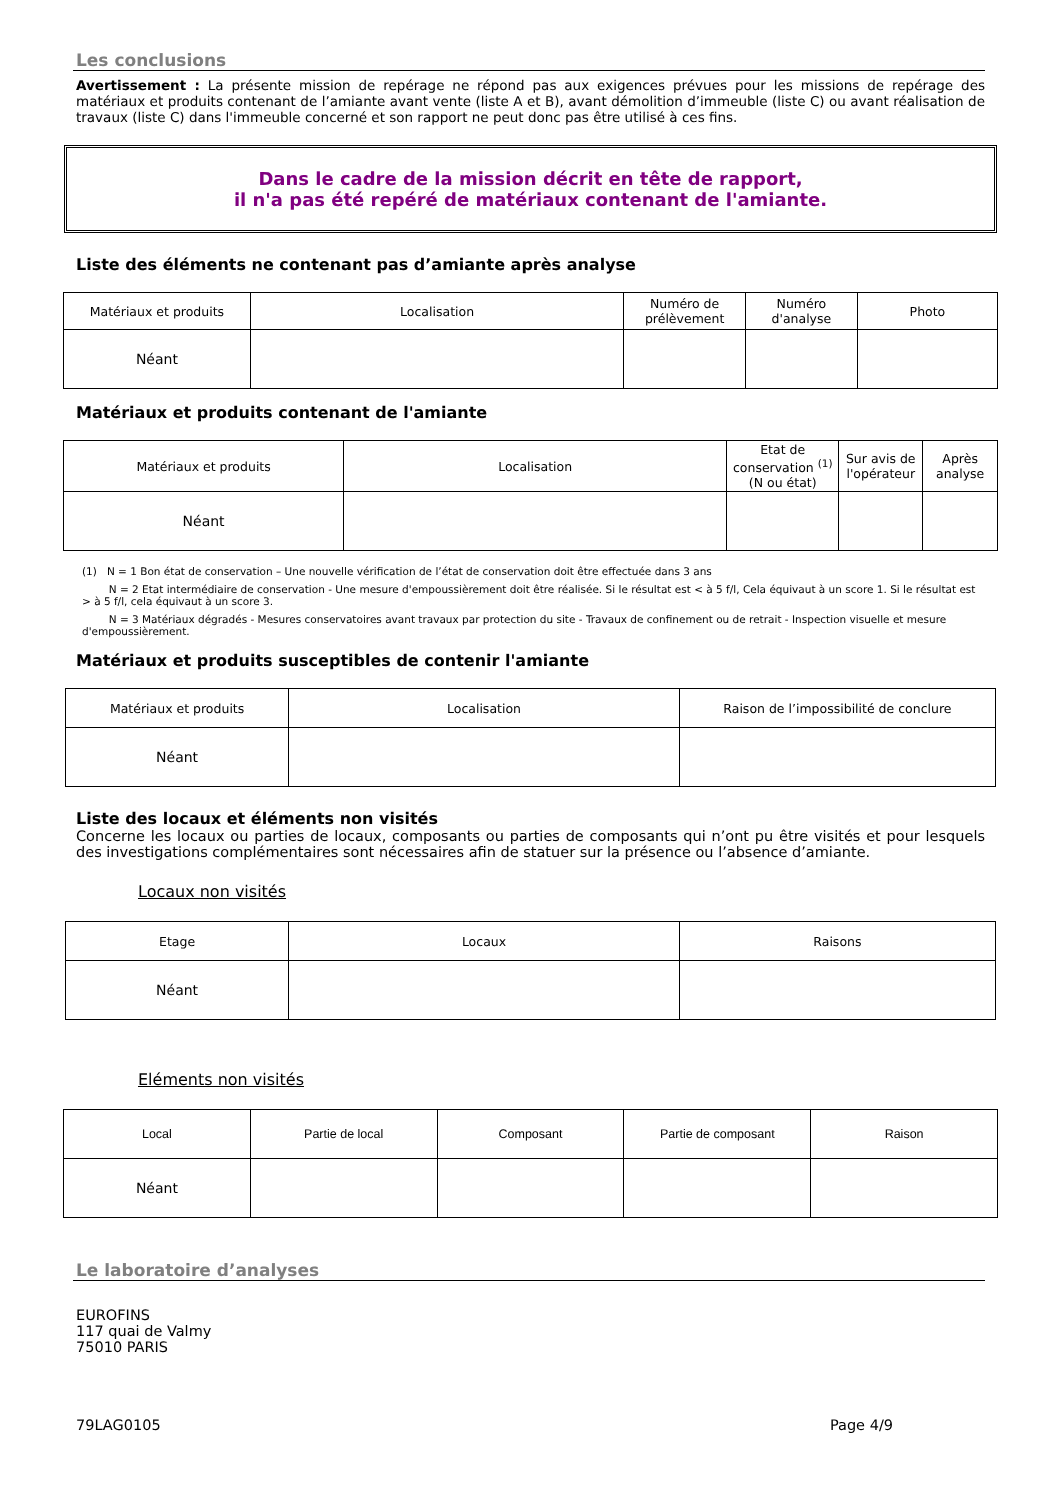Les conclusions
Avertissement : La présente mission de repérage ne répond pas aux exigences prévues pour les missions de repérage des matériaux et produits contenant de l’amiante avant vente (liste A et B), avant démolition d’immeuble (liste C) ou avant réalisation de travaux (liste C) dans l'immeuble concerné et son rapport ne peut donc pas être utilisé à ces fins.
Dans le cadre de la mission décrit en tête de rapport,
il n'a pas été repéré de matériaux contenant de l'amiante.
Liste des éléments ne contenant pas d’amiante après analyse
| Matériaux et produits | Localisation | Numéro de prélèvement | Numéro d'analyse | Photo |
| --- | --- | --- | --- | --- |
| Néant | | | | |
Matériaux et produits contenant de l'amiante
| Matériaux et produits | Localisation | Etat de conservation <sup>(1)</sup> (N ou état) | Sur avis de l'opérateur | Après analyse |
| --- | --- | --- | --- | --- |
| Néant | | | | |
(1) N = 1 Bon état de conservation – Une nouvelle vérification de l’état de conservation doit être effectuée dans 3 ans
N = 2 Etat intermédiaire de conservation - Une mesure d'empoussièrement doit être réalisée. Si le résultat est < à 5 f/l, Cela équivaut à un score 1. Si le résultat est > à 5 f/l, cela équivaut à un score 3.
N = 3 Matériaux dégradés - Mesures conservatoires avant travaux par protection du site - Travaux de confinement ou de retrait - Inspection visuelle et mesure d'empoussièrement.
Matériaux et produits susceptibles de contenir l'amiante
| Matériaux et produits | Localisation | Raison de l’impossibilité de conclure |
| --- | --- | --- |
| Néant | | |
Liste des locaux et éléments non visités
Concerne les locaux ou parties de locaux, composants ou parties de composants qui n’ont pu être visités et pour lesquels des investigations complémentaires sont nécessaires afin de statuer sur la présence ou l’absence d’amiante.
Locaux non visités
| Etage | Locaux | Raisons |
| --- | --- | --- |
| Néant | | |
Eléments non visités
| Local | Partie de local | Composant | Partie de composant | Raison |
| --- | --- | --- | --- | --- |
| Néant | | | | |
Le laboratoire d’analyses
EUROFINS
117 quai de Valmy
75010 PARIS
79LAG0105 Page 4/9